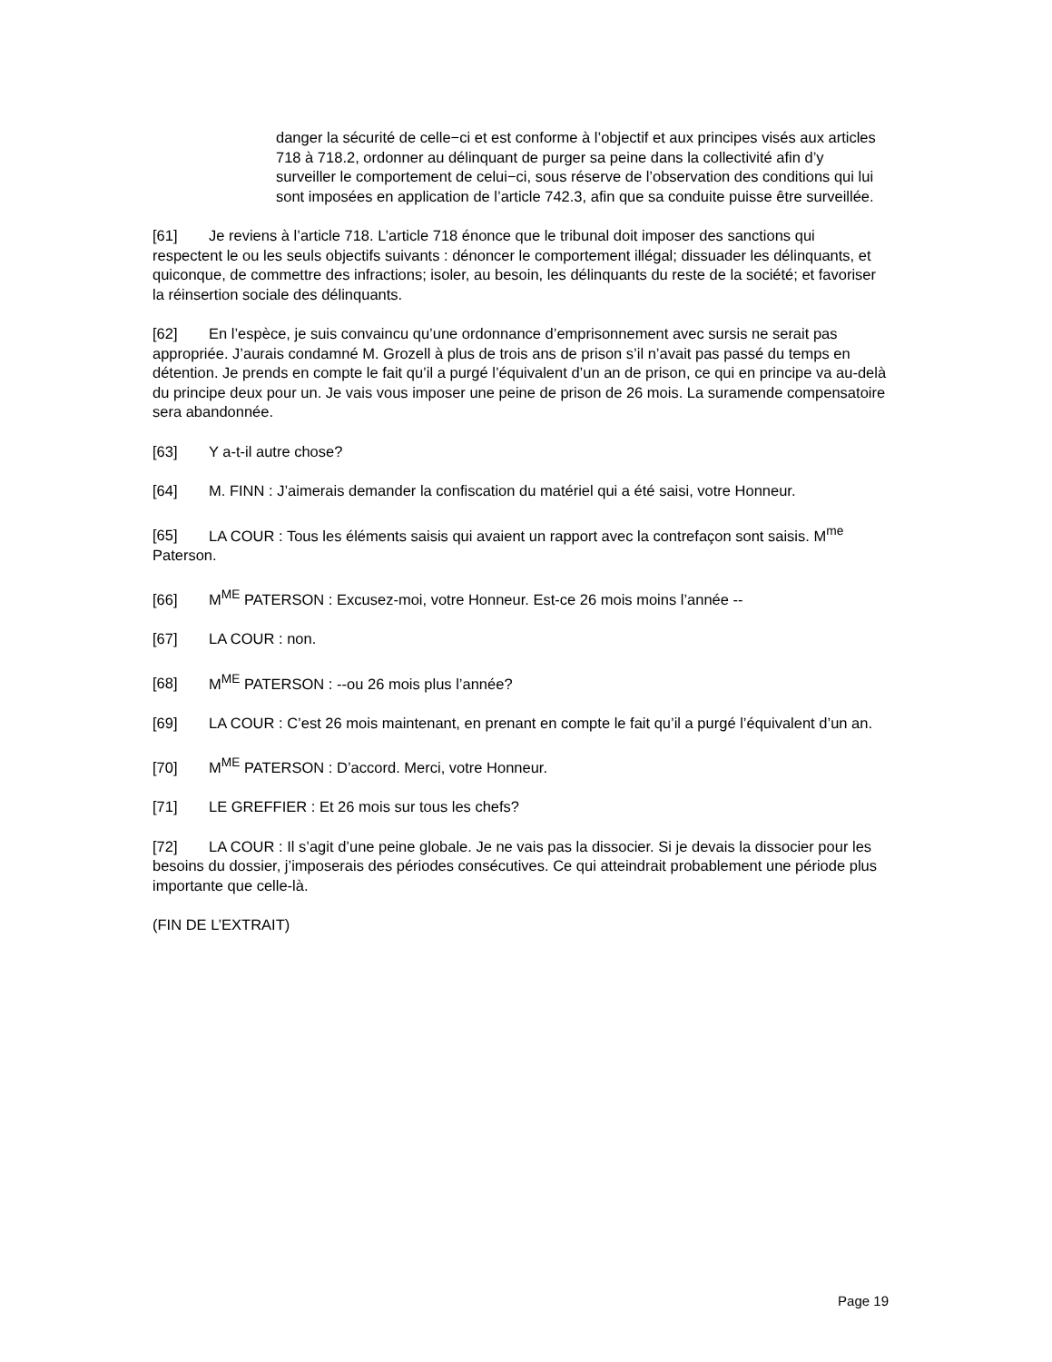danger la sécurité de celle−ci et est conforme à l’objectif et aux principes visés aux articles 718 à 718.2, ordonner au délinquant de purger sa peine dans la collectivité afin d’y surveiller le comportement de celui−ci, sous réserve de l’observation des conditions qui lui sont imposées en application de l’article 742.3, afin que sa conduite puisse être surveillée.
[61] Je reviens à l’article 718. L’article 718 énonce que le tribunal doit imposer des sanctions qui respectent le ou les seuls objectifs suivants : dénoncer le comportement illégal; dissuader les délinquants, et quiconque, de commettre des infractions; isoler, au besoin, les délinquants du reste de la société; et favoriser la réinsertion sociale des délinquants.
[62] En l’espèce, je suis convaincu qu’une ordonnance d’emprisonnement avec sursis ne serait pas appropriée. J’aurais condamné M. Grozell à plus de trois ans de prison s’il n’avait pas passé du temps en détention. Je prends en compte le fait qu’il a purgé l’équivalent d’un an de prison, ce qui en principe va au-delà du principe deux pour un. Je vais vous imposer une peine de prison de 26 mois. La suramende compensatoire sera abandonnée.
[63] Y a-t-il autre chose?
[64] M. FINN : J’aimerais demander la confiscation du matériel qui a été saisi, votre Honneur.
[65] LA COUR : Tous les éléments saisis qui avaient un rapport avec la contrefaçon sont saisis. M<sup>me</sup> Paterson.
[66] M<sup>ME</sup> PATERSON : Excusez-moi, votre Honneur. Est-ce 26 mois moins l’année --
[67] LA COUR : non.
[68] M<sup>ME</sup> PATERSON : --ou 26 mois plus l’année?
[69] LA COUR : C’est 26 mois maintenant, en prenant en compte le fait qu’il a purgé l’équivalent d’un an.
[70] M<sup>ME</sup> PATERSON : D’accord. Merci, votre Honneur.
[71] LE GREFFIER : Et 26 mois sur tous les chefs?
[72] LA COUR : Il s’agit d’une peine globale. Je ne vais pas la dissocier. Si je devais la dissocier pour les besoins du dossier, j’imposerais des périodes consécutives. Ce qui atteindrait probablement une période plus importante que celle-là.
(FIN DE L’EXTRAIT)
Page 19